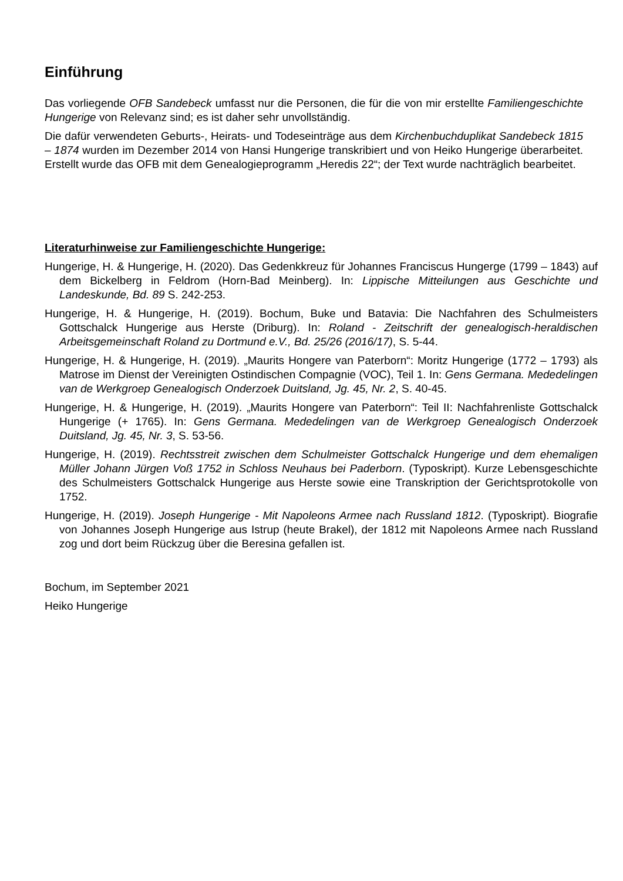Einführung
Das vorliegende OFB Sandebeck umfasst nur die Personen, die für die von mir erstellte Familiengeschichte Hungerige von Relevanz sind; es ist daher sehr unvollständig.
Die dafür verwendeten Geburts-, Heirats- und Todeseinträge aus dem Kirchenbuchduplikat Sandebeck 1815 – 1874 wurden im Dezember 2014 von Hansi Hungerige transkribiert und von Heiko Hungerige überarbeitet. Erstellt wurde das OFB mit dem Genealogieprogramm „Heredis 22“; der Text wurde nachträglich bearbeitet.
Literaturhinweise zur Familiengeschichte Hungerige:
Hungerige, H. & Hungerige, H. (2020). Das Gedenkkreuz für Johannes Franciscus Hungerge (1799 – 1843) auf dem Bickelberg in Feldrom (Horn-Bad Meinberg). In: Lippische Mitteilungen aus Geschichte und Landeskunde, Bd. 89 S. 242-253.
Hungerige, H. & Hungerige, H. (2019). Bochum, Buke und Batavia: Die Nachfahren des Schulmeisters Gottschalck Hungerige aus Herste (Driburg). In: Roland - Zeitschrift der genealogisch-heraldischen Arbeitsgemeinschaft Roland zu Dortmund e.V., Bd. 25/26 (2016/17), S. 5-44.
Hungerige, H. & Hungerige, H. (2019). „Maurits Hongere van Paterborn“: Moritz Hungerige (1772 – 1793) als Matrose im Dienst der Vereinigten Ostindischen Compagnie (VOC), Teil 1. In: Gens Germana. Mededelingen van de Werkgroep Genealogisch Onderzoek Duitsland, Jg. 45, Nr. 2, S. 40-45.
Hungerige, H. & Hungerige, H. (2019). „Maurits Hongere van Paterborn“: Teil II: Nachfahrenliste Gottschalck Hungerige (+ 1765). In: Gens Germana. Mededelingen van de Werkgroep Genealogisch Onderzoek Duitsland, Jg. 45, Nr. 3, S. 53-56.
Hungerige, H. (2019). Rechtsstreit zwischen dem Schulmeister Gottschalck Hungerige und dem ehemaligen Müller Johann Jürgen Voß 1752 in Schloss Neuhaus bei Paderborn. (Typoskript). Kurze Lebensgeschichte des Schulmeisters Gottschalck Hungerige aus Herste sowie eine Transkription der Gerichtsprotokolle von 1752.
Hungerige, H. (2019). Joseph Hungerige - Mit Napoleons Armee nach Russland 1812. (Typoskript). Biografie von Johannes Joseph Hungerige aus Istrup (heute Brakel), der 1812 mit Napoleons Armee nach Russland zog und dort beim Rückzug über die Beresina gefallen ist.
Bochum, im September 2021
Heiko Hungerige